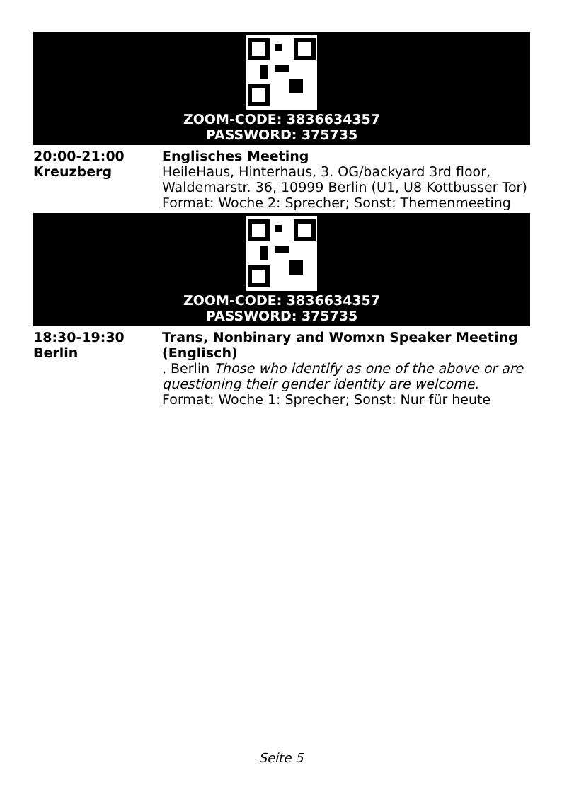ZOOM-CODE: 3836634357
PASSWORD: 375735
| 20:00-21:00 Kreuzberg | Englisches Meeting HeileHaus, Hinterhaus, 3. OG/backyard 3rd floor, Waldemarstr. 36, 10999 Berlin (U1, U8 Kottbusser Tor) Format: Woche 2: Sprecher; Sonst: Themenmeeting |
ZOOM-CODE: 3836634357
PASSWORD: 375735
| 18:30-19:30 Berlin | Trans, Nonbinary and Womxn Speaker Meeting (Englisch) , Berlin Those who identify as one of the above or are questioning their gender identity are welcome. Format: Woche 1: Sprecher; Sonst: Nur für heute |
Seite 5